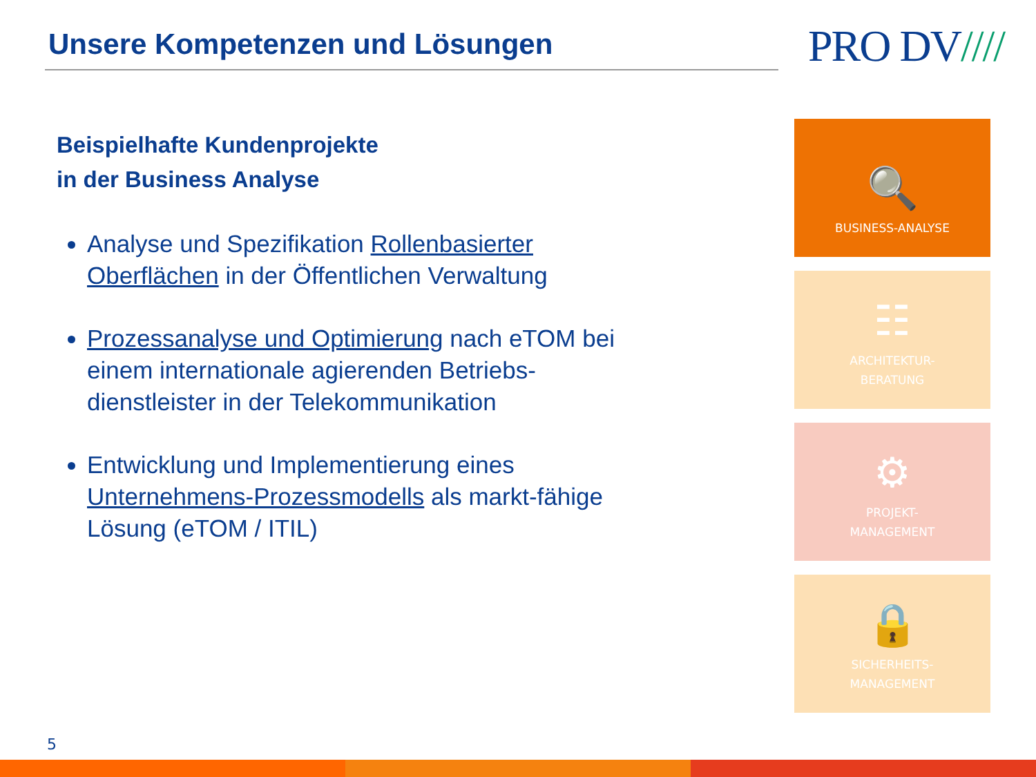Unsere Kompetenzen und Lösungen PRO DV////
Beispielhafte Kundenprojekte
in der Business Analyse
Analyse und Spezifikation Rollenbasierter Oberflächen in der Öffentlichen Verwaltung
Prozessanalyse und Optimierung nach eTOM bei einem internationale agierenden Betriebs-dienstleister in der Telekommunikation
Entwicklung und Implementierung eines Unternehmens-Prozessmodells als markt-fähige Lösung (eTOM / ITIL)
🔍
BUSINESS-ANALYSE
☷
ARCHITEKTUR-
BERATUNG
⚙
PROJEKT-
MANAGEMENT
🔒
SICHERHEITS-
MANAGEMENT
5